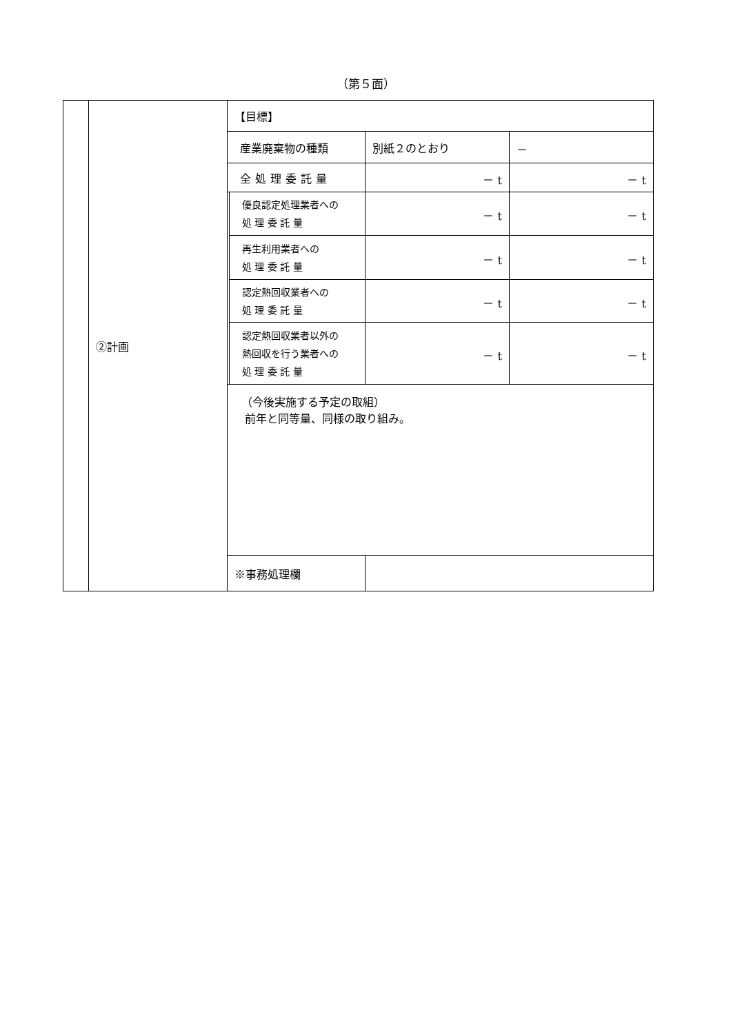（第５面）
| | ②計画 | 【目標】 | | | |
| | | 産業廃棄物の種類 | | 別紙２のとおり | － |
| | | 全処理委託量 | | － t | － t |
| | | | 優良認定処理業者への 処 理 委 託 量 | － t | － t |
| | | | 再生利用業者への 処 理 委 託 量 | － t | － t |
| | | | 認定熱回収業者への 処 理 委 託 量 | － t | － t |
| | | | 認定熱回収業者以外の 熱回収を行う業者への 処 理 委 託 量 | － t | － t |
| | | （今後実施する予定の取組） 前年と同等量、同様の取り組み。 | | | |
| | | ※事務処理欄 | | | |